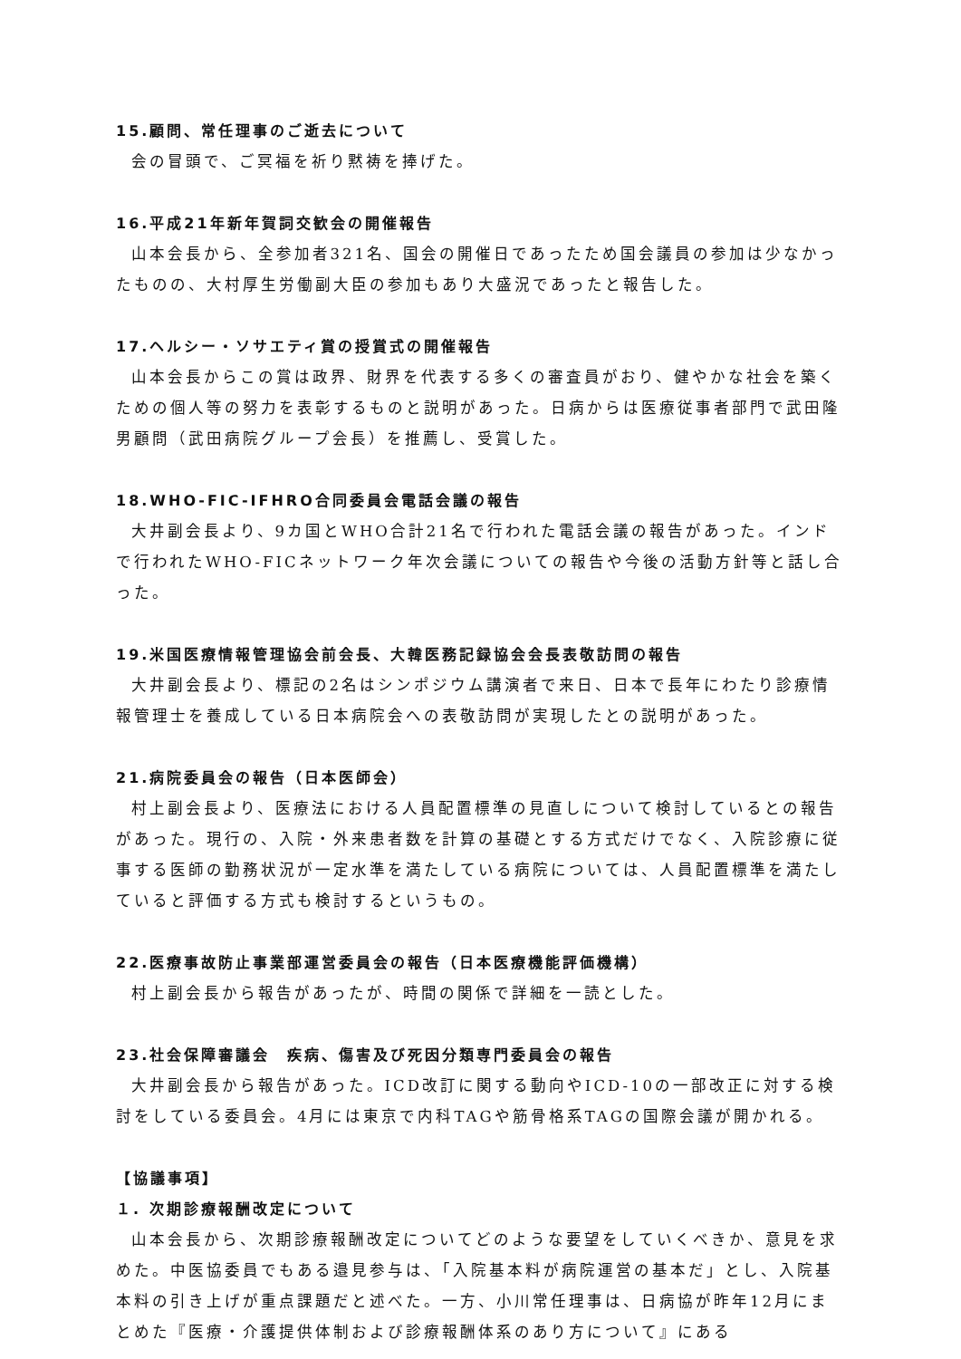15.顧問、常任理事のご逝去について
会の冒頭で、ご冥福を祈り黙祷を捧げた。
16.平成21年新年賀詞交歓会の開催報告
山本会長から、全参加者321名、国会の開催日であったため国会議員の参加は少なかったものの、大村厚生労働副大臣の参加もあり大盛況であったと報告した。
17.ヘルシー・ソサエティ賞の授賞式の開催報告
山本会長からこの賞は政界、財界を代表する多くの審査員がおり、健やかな社会を築くための個人等の努力を表彰するものと説明があった。日病からは医療従事者部門で武田隆男顧問（武田病院グループ会長）を推薦し、受賞した。
18.WHO-FIC-IFHRO合同委員会電話会議の報告
大井副会長より、9カ国とWHO合計21名で行われた電話会議の報告があった。インドで行われたWHO-FICネットワーク年次会議についての報告や今後の活動方針等と話し合った。
19.米国医療情報管理協会前会長、大韓医務記録協会会長表敬訪問の報告
大井副会長より、標記の2名はシンポジウム講演者で来日、日本で長年にわたり診療情報管理士を養成している日本病院会への表敬訪問が実現したとの説明があった。
21.病院委員会の報告（日本医師会）
村上副会長より、医療法における人員配置標準の見直しについて検討しているとの報告があった。現行の、入院・外来患者数を計算の基礎とする方式だけでなく、入院診療に従事する医師の勤務状況が一定水準を満たしている病院については、人員配置標準を満たしていると評価する方式も検討するというもの。
22.医療事故防止事業部運営委員会の報告（日本医療機能評価機構）
村上副会長から報告があったが、時間の関係で詳細を一読とした。
23.社会保障審議会　疾病、傷害及び死因分類専門委員会の報告
大井副会長から報告があった。ICD改訂に関する動向やICD-10の一部改正に対する検討をしている委員会。4月には東京で内科TAGや筋骨格系TAGの国際会議が開かれる。
【協議事項】
１. 次期診療報酬改定について
山本会長から、次期診療報酬改定についてどのような要望をしていくべきか、意見を求めた。中医協委員でもある邉見参与は、「入院基本料が病院運営の基本だ」とし、入院基本料の引き上げが重点課題だと述べた。一方、小川常任理事は、日病協が昨年12月にまとめた『医療・介護提供体制および診療報酬体系のあり方について』にある